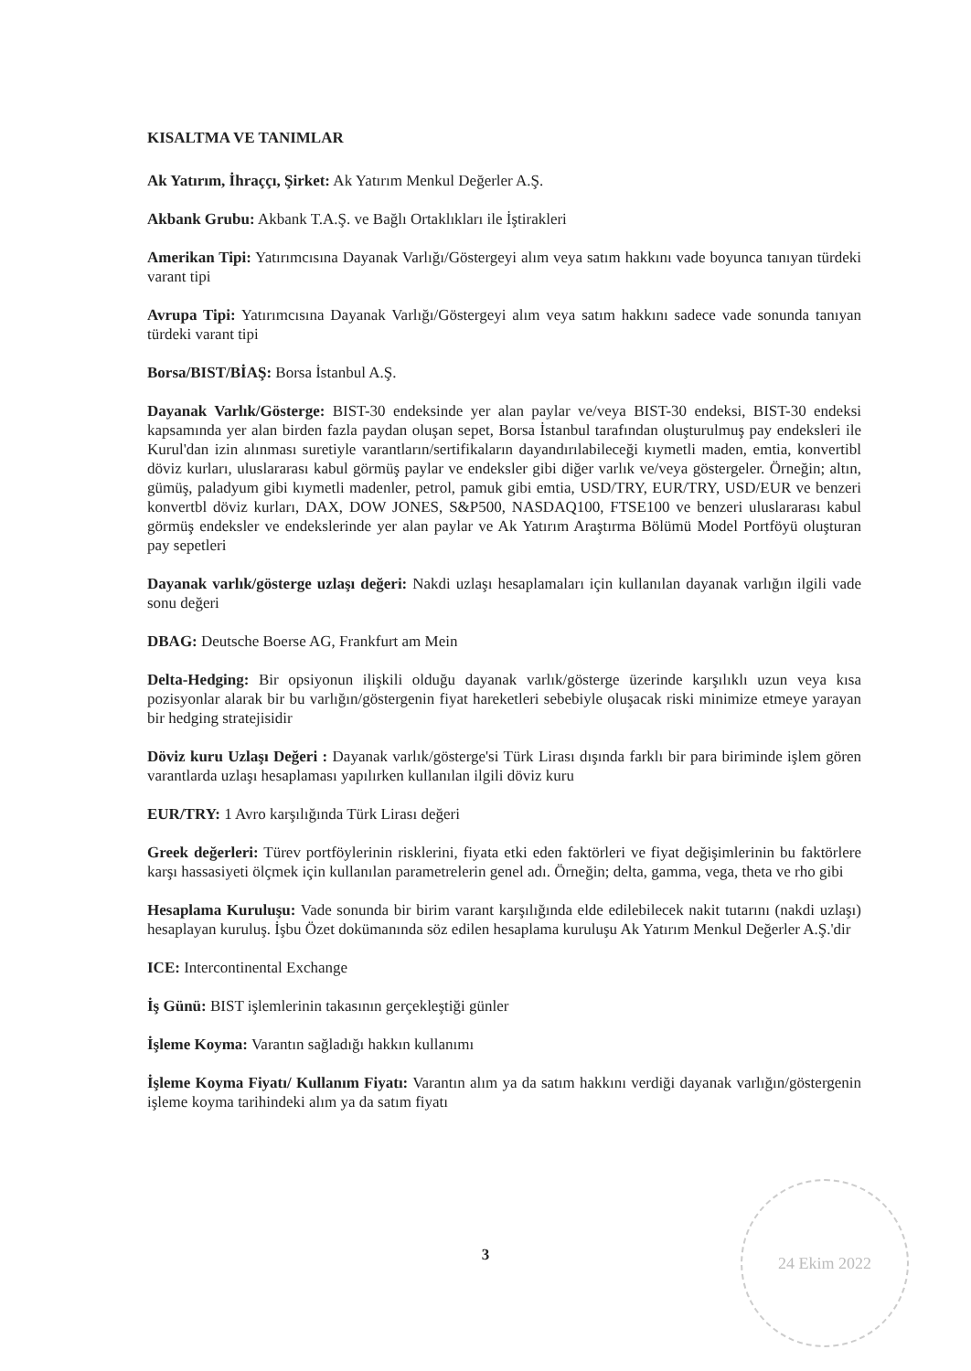KISALTMA VE TANIMLAR
Ak Yatırım, İhraççı, Şirket: Ak Yatırım Menkul Değerler A.Ş.
Akbank Grubu: Akbank T.A.Ş. ve Bağlı Ortaklıkları ile İştirakleri
Amerikan Tipi: Yatırımcısına Dayanak Varlığı/Göstergeyi alım veya satım hakkını vade boyunca tanıyan türdeki varant tipi
Avrupa Tipi: Yatırımcısına Dayanak Varlığı/Göstergeyi alım veya satım hakkını sadece vade sonunda tanıyan türdeki varant tipi
Borsa/BIST/BİAŞ: Borsa İstanbul A.Ş.
Dayanak Varlık/Gösterge: BIST-30 endeksinde yer alan paylar ve/veya BIST-30 endeksi, BIST-30 endeksi kapsamında yer alan birden fazla paydan oluşan sepet, Borsa İstanbul tarafından oluşturulmuş pay endeksleri ile Kurul'dan izin alınması suretiyle varantların/sertifikaların dayandırılabileceği kıymetli maden, emtia, konvertibl döviz kurları, uluslararası kabul görmüş paylar ve endeksler gibi diğer varlık ve/veya göstergeler. Örneğin; altın, gümüş, paladyum gibi kıymetli madenler, petrol, pamuk gibi emtia, USD/TRY, EUR/TRY, USD/EUR ve benzeri konvertbl döviz kurları, DAX, DOW JONES, S&P500, NASDAQ100, FTSE100 ve benzeri uluslararası kabul görmüş endeksler ve endekslerinde yer alan paylar ve Ak Yatırım Araştırma Bölümü Model Portföyü oluşturan pay sepetleri
Dayanak varlık/gösterge uzlaşı değeri: Nakdi uzlaşı hesaplamaları için kullanılan dayanak varlığın ilgili vade sonu değeri
DBAG: Deutsche Boerse AG, Frankfurt am Mein
Delta-Hedging: Bir opsiyonun ilişkili olduğu dayanak varlık/gösterge üzerinde karşılıklı uzun veya kısa pozisyonlar alarak bir bu varlığın/göstergenin fiyat hareketleri sebebiyle oluşacak riski minimize etmeye yarayan bir hedging stratejisidir
Döviz kuru Uzlaşı Değeri : Dayanak varlık/gösterge'si Türk Lirası dışında farklı bir para biriminde işlem gören varantlarda uzlaşı hesaplaması yapılırken kullanılan ilgili döviz kuru
EUR/TRY: 1 Avro karşılığında Türk Lirası değeri
Greek değerleri: Türev portföylerinin risklerini, fiyata etki eden faktörleri ve fiyat değişimlerinin bu faktörlere karşı hassasiyeti ölçmek için kullanılan parametrelerin genel adı. Örneğin; delta, gamma, vega, theta ve rho gibi
Hesaplama Kuruluşu: Vade sonunda bir birim varant karşılığında elde edilebilecek nakit tutarını (nakdi uzlaşı) hesaplayan kuruluş. İşbu Özet dokümanında söz edilen hesaplama kuruluşu Ak Yatırım Menkul Değerler A.Ş.'dir
ICE: Intercontinental Exchange
İş Günü: BIST işlemlerinin takasının gerçekleştiği günler
İşleme Koyma: Varantın sağladığı hakkın kullanımı
İşleme Koyma Fiyatı/ Kullanım Fiyatı: Varantın alım ya da satım hakkını verdiği dayanak varlığın/göstergenin işleme koyma tarihindeki alım ya da satım fiyatı
3
24 Ekim 2022